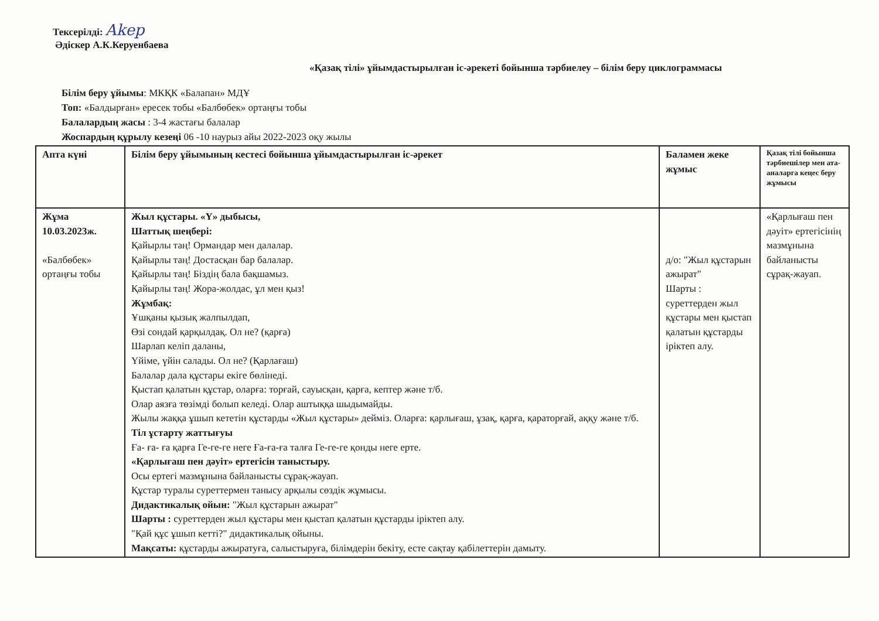Тексерілді: Akep
Әдіскер А.К.Керуенбаева
«Қазақ тілі» ұйымдастырылған іс-әрекеті бойынша тәрбиелеу – білім беру циклограммасы
Білім беру ұйымы: МКҚК «Балапан» МДҰ
Топ: «Балдырған» ересек тобы «Балбөбек» ортаңғы тобы
Балалардың жасы : 3-4 жастағы балалар
Жоспардың құрылу кезеңі 06 -10 наурыз айы 2022-2023 оқу жылы
| Апта күні | Білім беру ұйымының кестесі бойынша ұйымдастырылған іс-әрекет | Баламен жеке жұмыс | Қазақ тілі бойынша тәрбиешілер мен ата-аналарга кеңес беру жұмысы |
| --- | --- | --- | --- |
| Жұма 10.03.2023ж. «Балбөбек» ортаңғы тобы | Жыл құстары. «Ү» дыбысы, Шаттық шеңбері: Қайырлы таң! Ормандар мен далалар. Қайырлы таң! Достасқан бар балалар. Қайырлы таң! Біздің бала бақшамыз. Қайырлы таң! Жора-жолдас, ұл мен қыз! Жұмбақ: Ұшқаны қызық жалпылдап, Өзі сондай қарқылдақ. Ол не? (қарға) Шарлап келіп даланы, Үйіме, үйін салады. Ол не? (Қарлағаш) Балалар дала құстары екіге бөлінеді. Қыстап қалатын құстар, оларға: торғай, сауысқан, қарға, кептер және т/б. Олар аязға төзімді болып келеді. Олар аштыққа шыдымайды. Жылы жаққа ұшып кететін құстарды «Жыл құстары» дейміз. Оларға: қарлығаш, ұзақ, қарға, қараторғай, аққу және т/б. Тіл ұстарту жаттығуы Ға- ға- ға қарға Ге-ге-ге неге Ға-ға-ға талға Ге-ге-ге қонды неге ерте. «Қарлығаш пен дәуіт» ертегісін таныстыру. Осы ертегі мазмұнына байланысты сұрақ-жауап. Құстар туралы суреттермен танысу арқылы сөздік жұмысы. Дидактикалық ойын: "Жыл құстарын ажырат" Шарты : суреттерден жыл құстары мен қыстап қалатын құстарды іріктеп алу. "Қай құс ұшып кетті?" дидактикалық ойыны. Мақсаты: құстарды ажыратуға, салыстыруға, білімдерін бекіту, есте сақтау қабілеттерін дамыту. | д/о: "Жыл құстарын ажырат" Шарты : суреттерден жыл құстары мен қыстап қалатын құстарды іріктеп алу. | «Қарлығаш пен дәуіт» ертегісінің мазмұнына байланысты сұрақ-жауап. |